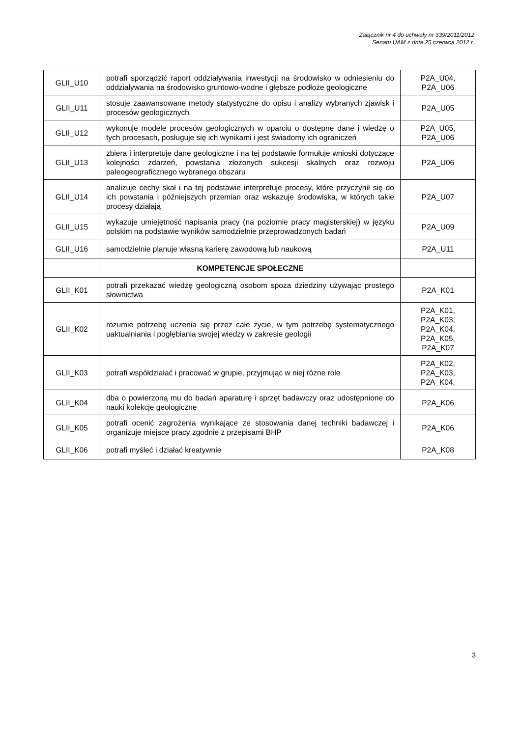Załącznik nr 4 do uchwały nr 339/2011/2012
Senatu UAM z dnia 25 czerwca 2012 r.
| GLII_U10 | potrafi sporządzić raport oddziaływania inwestycji na środowisko w odniesieniu do oddziaływania na środowisko gruntowo-wodne i głębsze podłoże geologiczne | P2A_U04, P2A_U06 |
| GLII_U11 | stosuje zaawansowane metody statystyczne do opisu i analizy wybranych zjawisk i procesów geologicznych | P2A_U05 |
| GLII_U12 | wykonuje modele procesów geologicznych w oparciu o dostępne dane i wiedzę o tych procesach, posługuje się ich wynikami i jest świadomy ich ograniczeń | P2A_U05, P2A_U06 |
| GLII_U13 | zbiera i interpretuje dane geologiczne i na tej podstawie formułuje wnioski dotyczące kolejności zdarzeń, powstania złożonych sukcesji skalnych oraz rozwoju paleogeograficznego wybranego obszaru | P2A_U06 |
| GLII_U14 | analizuje cechy skał i na tej podstawie interpretuje procesy, które przyczynił się do ich powstania i późniejszych przemian oraz wskazuje środowiska, w których takie procesy działają | P2A_U07 |
| GLII_U15 | wykazuje umiejętność napisania pracy (na poziomie pracy magisterskiej) w języku polskim na podstawie wyników samodzielnie przeprowadzonych badań | P2A_U09 |
| GLII_U16 | samodzielnie planuje własną karierę zawodową lub naukową | P2A_U11 |
| | KOMPETENCJE SPOŁECZNE | |
| GLII_K01 | potrafi przekazać wiedzę geologiczną osobom spoza dziedziny używając prostego słownictwa | P2A_K01 |
| GLII_K02 | rozumie potrzebę uczenia się przez całe życie, w tym potrzebę systematycznego uaktualniania i pogłębiania swojej wiedzy w zakresie geologii | P2A_K01, P2A_K03, P2A_K04, P2A_K05, P2A_K07 |
| GLII_K03 | potrafi współdziałać i pracować w grupie, przyjmując w niej różne role | P2A_K02, P2A_K03, P2A_K04, |
| GLII_K04 | dba o powierzoną mu do badań aparaturę i sprzęt badawczy oraz udostępnione do nauki kolekcje geologiczne | P2A_K06 |
| GLII_K05 | potrafi ocenić zagrożenia wynikające ze stosowania danej techniki badawczej i organizuje miejsce pracy zgodnie z przepisami BHP | P2A_K06 |
| GLII_K06 | potrafi myśleć i działać kreatywnie | P2A_K08 |
3